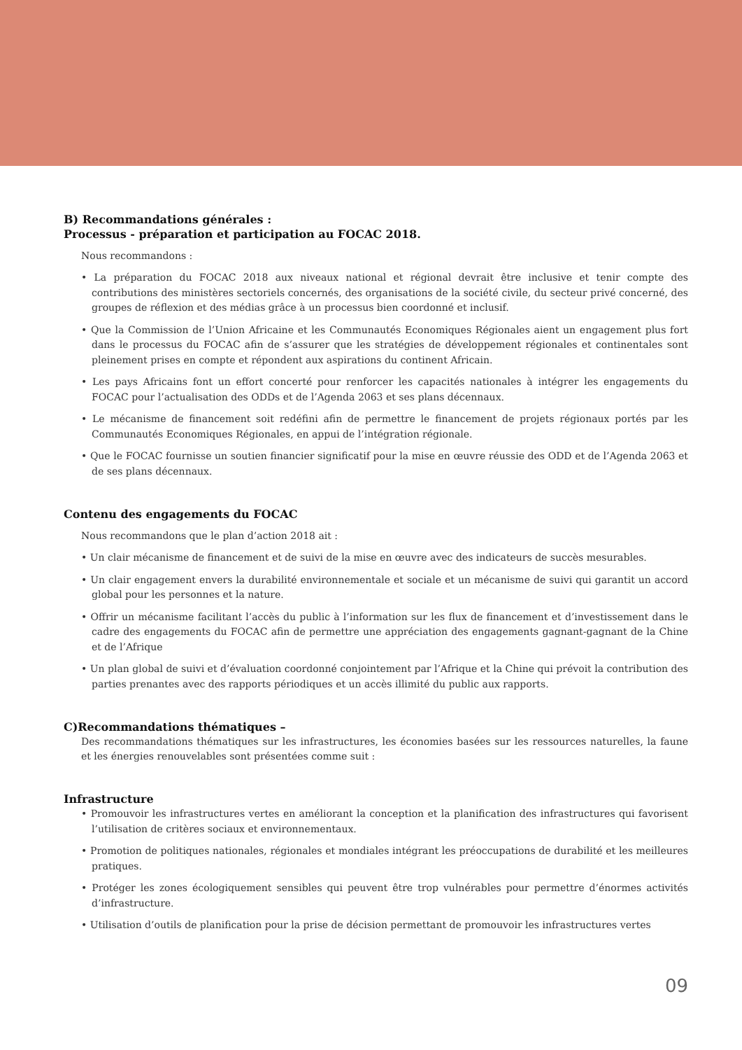B) Recommandations générales :
Processus - préparation et participation au FOCAC 2018.
Nous recommandons :
• La préparation du FOCAC 2018 aux niveaux national et régional devrait être inclusive et tenir compte des contributions des ministères sectoriels concernés, des organisations de la société civile, du secteur privé concerné, des groupes de réflexion et des médias grâce à un processus bien coordonné et inclusif.
• Que la Commission de l’Union Africaine et les Communautés Economiques Régionales aient un engagement plus fort dans le processus du FOCAC afin de s’assurer que les stratégies de développement régionales et continentales sont pleinement prises en compte et répondent aux aspirations du continent Africain.
• Les pays Africains font un effort concerté pour renforcer les capacités nationales à intégrer les engagements du FOCAC pour l’actualisation des ODDs et de l’Agenda 2063 et ses plans décennaux.
• Le mécanisme de financement soit redéfini afin de permettre le financement de projets régionaux portés par les Communautés Economiques Régionales, en appui de l’intégration régionale.
• Que le FOCAC fournisse un soutien financier significatif pour la mise en œuvre réussie des ODD et de l’Agenda 2063 et de ses plans décennaux.
Contenu des engagements du FOCAC
Nous recommandons que le plan d’action 2018 ait :
• Un clair mécanisme de financement et de suivi de la mise en œuvre avec des indicateurs de succès mesurables.
• Un clair engagement envers la durabilité environnementale et sociale et un mécanisme de suivi qui garantit un accord global pour les personnes et la nature.
• Offrir un mécanisme facilitant l’accès du public à l’information sur les flux de financement et d’investissement dans le cadre des engagements du FOCAC afin de permettre une appréciation des engagements gagnant-gagnant de la Chine et de l’Afrique
• Un plan global de suivi et d’évaluation coordonné conjointement par l’Afrique et la Chine qui prévoit la contribution des parties prenantes avec des rapports périodiques et un accès illimité du public aux rapports.
C)Recommandations thématiques –
Des recommandations thématiques sur les infrastructures, les économies basées sur les ressources naturelles, la faune et les énergies renouvelables sont présentées comme suit :
Infrastructure
• Promouvoir les infrastructures vertes en améliorant la conception et la planification des infrastructures qui favorisent l’utilisation de critères sociaux et environnementaux.
• Promotion de politiques nationales, régionales et mondiales intégrant les préoccupations de durabilité et les meilleures pratiques.
• Protéger les zones écologiquement sensibles qui peuvent être trop vulnérables pour permettre d’énormes activités d’infrastructure.
• Utilisation d’outils de planification pour la prise de décision permettant de promouvoir les infrastructures vertes
09